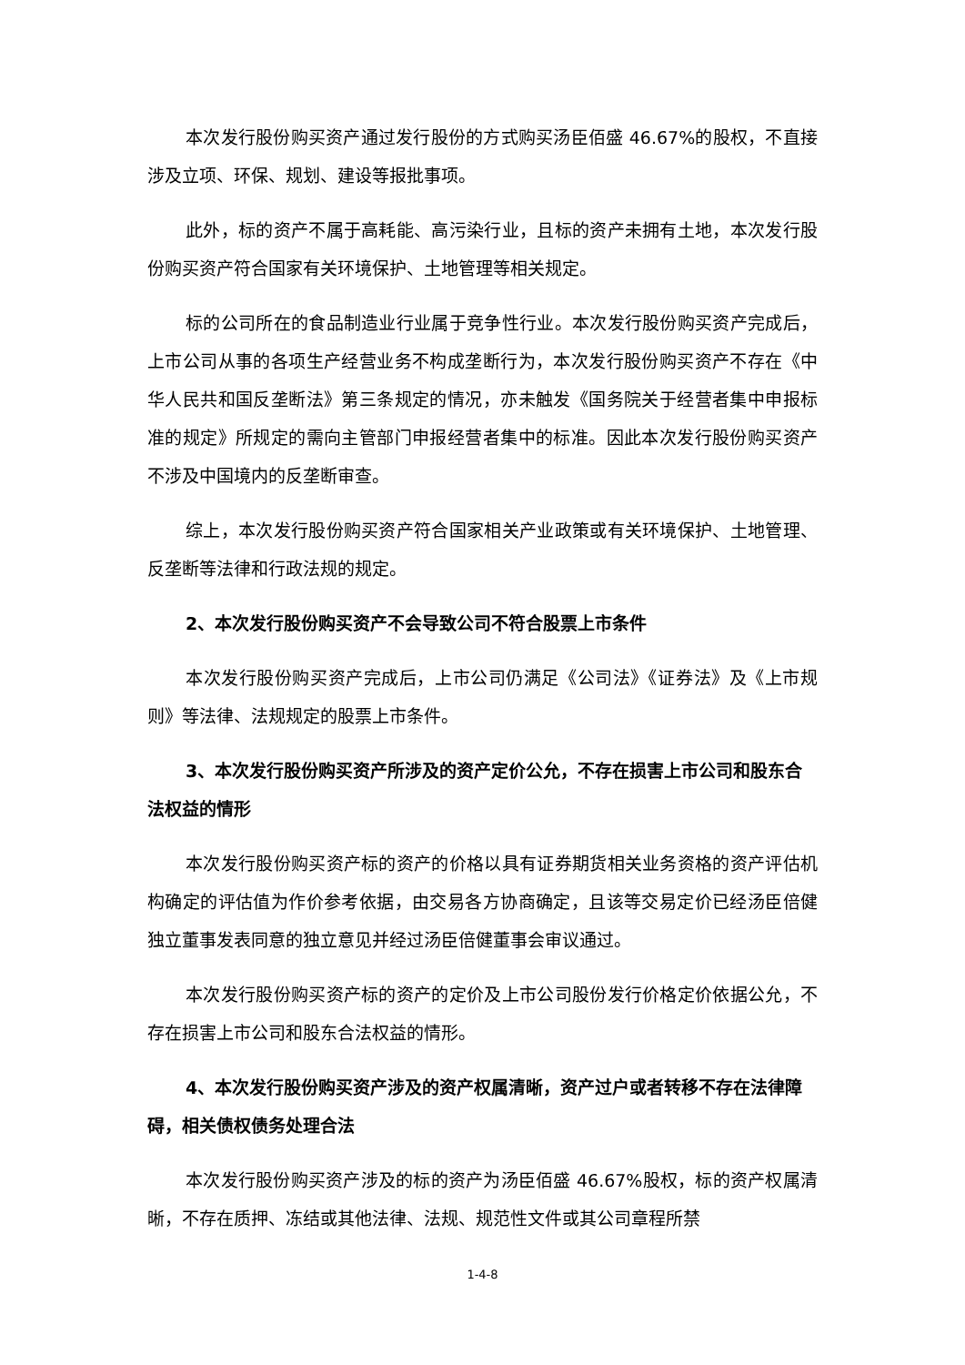本次发行股份购买资产通过发行股份的方式购买汤臣佰盛 46.67%的股权，不直接涉及立项、环保、规划、建设等报批事项。
此外，标的资产不属于高耗能、高污染行业，且标的资产未拥有土地，本次发行股份购买资产符合国家有关环境保护、土地管理等相关规定。
标的公司所在的食品制造业行业属于竞争性行业。本次发行股份购买资产完成后，上市公司从事的各项生产经营业务不构成垄断行为，本次发行股份购买资产不存在《中华人民共和国反垄断法》第三条规定的情况，亦未触发《国务院关于经营者集中申报标准的规定》所规定的需向主管部门申报经营者集中的标准。因此本次发行股份购买资产不涉及中国境内的反垄断审查。
综上，本次发行股份购买资产符合国家相关产业政策或有关环境保护、土地管理、反垄断等法律和行政法规的规定。
2、本次发行股份购买资产不会导致公司不符合股票上市条件
本次发行股份购买资产完成后，上市公司仍满足《公司法》《证券法》及《上市规则》等法律、法规规定的股票上市条件。
3、本次发行股份购买资产所涉及的资产定价公允，不存在损害上市公司和股东合法权益的情形
本次发行股份购买资产标的资产的价格以具有证券期货相关业务资格的资产评估机构确定的评估值为作价参考依据，由交易各方协商确定，且该等交易定价已经汤臣倍健独立董事发表同意的独立意见并经过汤臣倍健董事会审议通过。
本次发行股份购买资产标的资产的定价及上市公司股份发行价格定价依据公允，不存在损害上市公司和股东合法权益的情形。
4、本次发行股份购买资产涉及的资产权属清晰，资产过户或者转移不存在法律障碍，相关债权债务处理合法
本次发行股份购买资产涉及的标的资产为汤臣佰盛 46.67%股权，标的资产权属清晰，不存在质押、冻结或其他法律、法规、规范性文件或其公司章程所禁
1-4-8